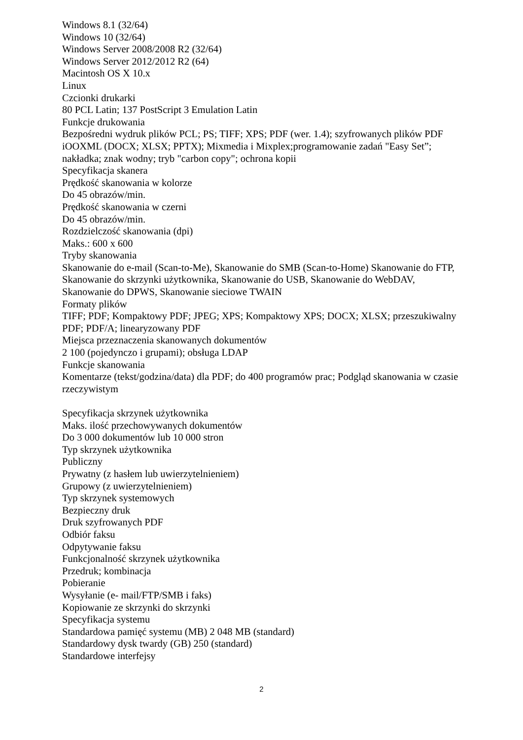Windows 8.1 (32/64)
Windows 10 (32/64)
Windows Server 2008/2008 R2 (32/64)
Windows Server 2012/2012 R2 (64)
Macintosh OS X 10.x
Linux
Czcionki drukarki
80 PCL Latin; 137 PostScript 3 Emulation Latin
Funkcje drukowania
Bezpośredni wydruk plików PCL; PS; TIFF; XPS; PDF (wer. 1.4); szyfrowanych plików PDF iOOXML (DOCX; XLSX; PPTX); Mixmedia i Mixplex;programowanie zadań "Easy Set”; nakładka; znak wodny; tryb "carbon copy"; ochrona kopii
Specyfikacja skanera
Prędkość skanowania w kolorze
Do 45 obrazów/min.
Prędkość skanowania w czerni
Do 45 obrazów/min.
Rozdzielczość skanowania (dpi)
Maks.: 600 x 600
Tryby skanowania
Skanowanie do e-mail (Scan-to-Me), Skanowanie do SMB (Scan-to-Home) Skanowanie do FTP, Skanowanie do skrzynki użytkownika, Skanowanie do USB, Skanowanie do WebDAV, Skanowanie do DPWS, Skanowanie sieciowe TWAIN
Formaty plików
TIFF; PDF; Kompaktowy PDF; JPEG; XPS; Kompaktowy XPS; DOCX; XLSX; przeszukiwalny PDF; PDF/A; linearyzowany PDF
Miejsca przeznaczenia skanowanych dokumentów
2 100 (pojedynczo i grupami); obsługa LDAP
Funkcje skanowania
Komentarze (tekst/godzina/data) dla PDF; do 400 programów prac; Podgląd skanowania w czasie rzeczywistym
Specyfikacja skrzynek użytkownika
Maks. ilość przechowywanych dokumentów
Do 3 000 dokumentów lub 10 000 stron
Typ skrzynek użytkownika
Publiczny
Prywatny (z hasłem lub uwierzytelnieniem)
Grupowy (z uwierzytelnieniem)
Typ skrzynek systemowych
Bezpieczny druk
Druk szyfrowanych PDF
Odbiór faksu
Odpytywanie faksu
Funkcjonalność skrzynek użytkownika
Przedruk; kombinacja
Pobieranie
Wysyłanie (e- mail/FTP/SMB i faks)
Kopiowanie ze skrzynki do skrzynki
Specyfikacja systemu
Standardowa pamięć systemu (MB) 2 048 MB (standard)
Standardowy dysk twardy (GB) 250 (standard)
Standardowe interfejsy
2